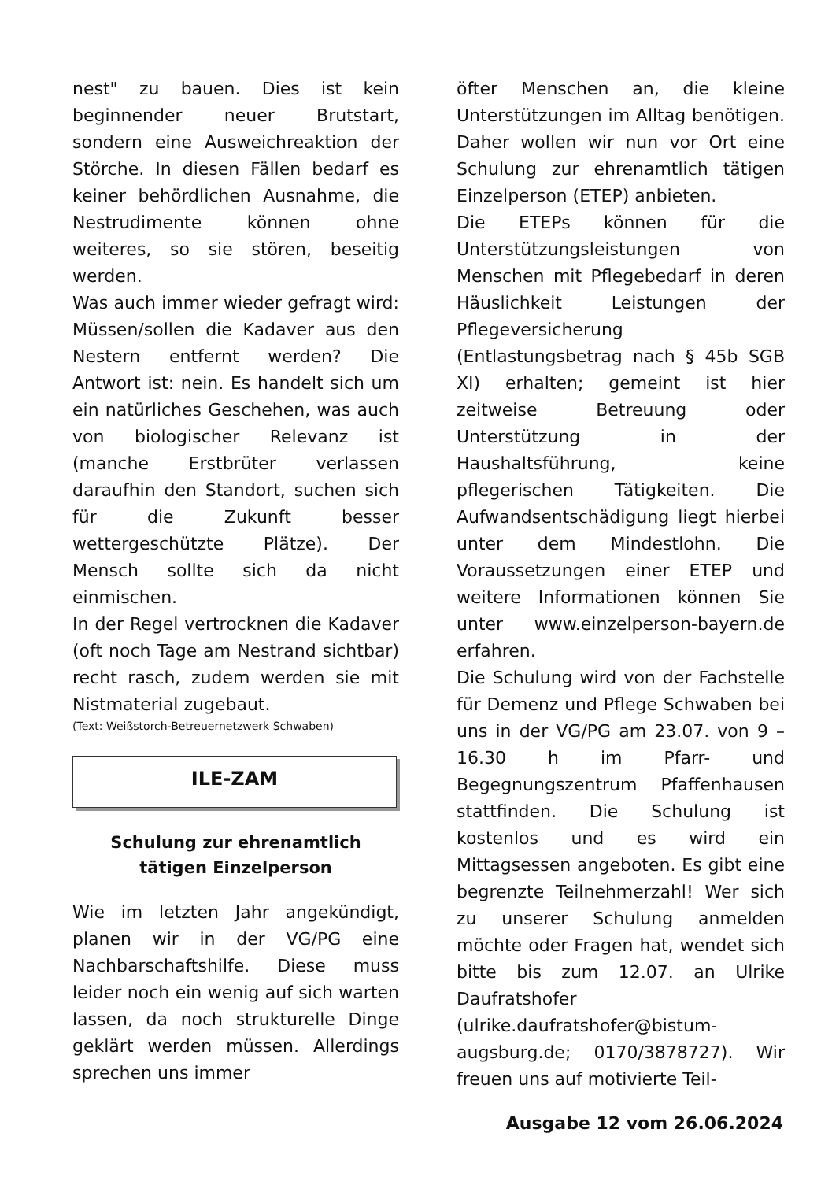nest" zu bauen. Dies ist kein beginnender neuer Brutstart, sondern eine Ausweichreaktion der Störche. In diesen Fällen bedarf es keiner behördlichen Ausnahme, die Nestrudimente können ohne weiteres, so sie stören, beseitig werden.
Was auch immer wieder gefragt wird: Müssen/sollen die Kadaver aus den Nestern entfernt werden? Die Antwort ist: nein. Es handelt sich um ein natürliches Geschehen, was auch von biologischer Relevanz ist (manche Erstbrüter verlassen daraufhin den Standort, suchen sich für die Zukunft besser wettergeschützte Plätze). Der Mensch sollte sich da nicht einmischen.
In der Regel vertrocknen die Kadaver (oft noch Tage am Nestrand sichtbar) recht rasch, zudem werden sie mit Nistmaterial zugebaut.
(Text: Weißstorch-Betreuernetzwerk Schwaben)
ILE-ZAM
Schulung zur ehrenamtlich
tätigen Einzelperson
Wie im letzten Jahr angekündigt, planen wir in der VG/PG eine Nachbarschaftshilfe. Diese muss leider noch ein wenig auf sich warten lassen, da noch strukturelle Dinge geklärt werden müssen. Allerdings sprechen uns immer
öfter Menschen an, die kleine Unterstützungen im Alltag benötigen. Daher wollen wir nun vor Ort eine Schulung zur ehrenamtlich tätigen Einzelperson (ETEP) anbieten.
Die ETEPs können für die Unterstützungsleistungen von Menschen mit Pflegebedarf in deren Häuslichkeit Leistungen der Pflegeversicherung (Entlastungsbetrag nach § 45b SGB XI) erhalten; gemeint ist hier zeitweise Betreuung oder Unterstützung in der Haushaltsführung, keine pflegerischen Tätigkeiten. Die Aufwandsentschädigung liegt hierbei unter dem Mindestlohn. Die Voraussetzungen einer ETEP und weitere Informationen können Sie unter www.einzelperson-bayern.de erfahren.
Die Schulung wird von der Fachstelle für Demenz und Pflege Schwaben bei uns in der VG/PG am 23.07. von 9 – 16.30 h im Pfarr- und Begegnungszentrum Pfaffenhausen stattfinden. Die Schulung ist kostenlos und es wird ein Mittagsessen angeboten. Es gibt eine begrenzte Teilnehmerzahl! Wer sich zu unserer Schulung anmelden möchte oder Fragen hat, wendet sich bitte bis zum 12.07. an Ulrike Daufratshofer (ulrike.daufratshofer@bistum-augsburg.de; 0170/3878727). Wir freuen uns auf motivierte Teil-
Ausgabe 12 vom 26.06.2024